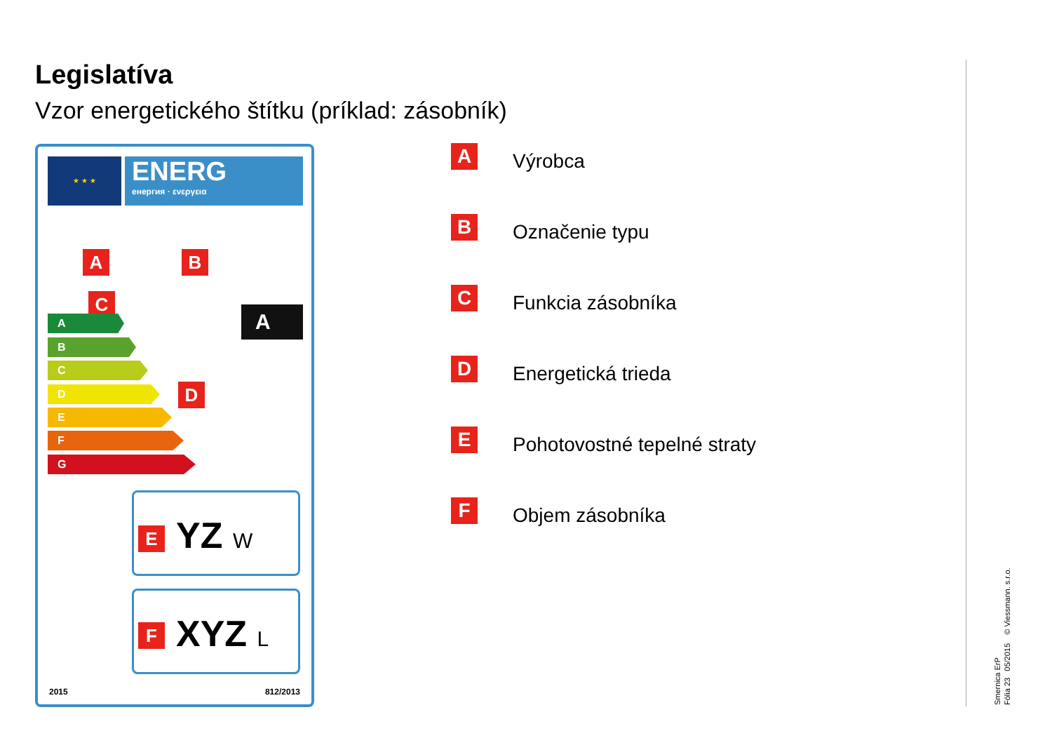Legislatíva
Vzor energetického štítku (príklad: zásobník)
★ ★ ★
ENERG
енергия · ενεργεια
A B
C
A
B
C
D
E
F
G
A
D
YZ W
E
XYZ L
F
2015 812/2013
A
Výrobca
B
Označenie typu
C
Funkcia zásobníka
D
Energetická trieda
E
Pohotovostné tepelné straty
F
Objem zásobníka
Smernica ErP
Fólia 23 05/2015 © Viessmann. s.r.o.